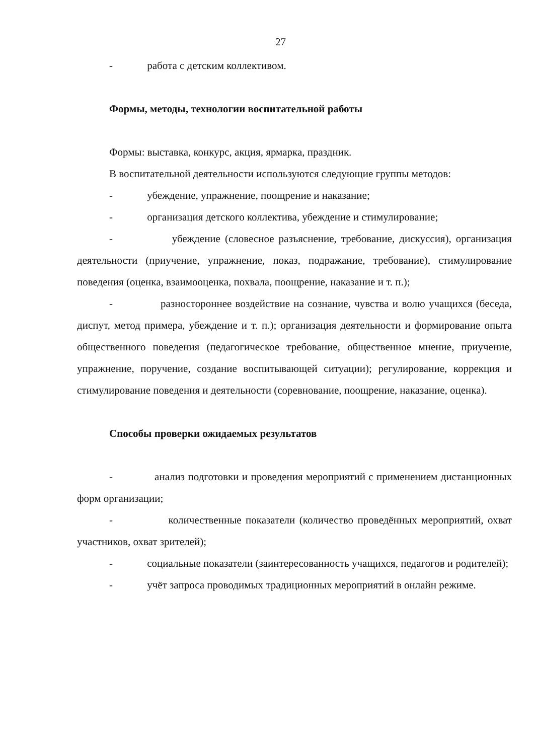27
- работа с детским коллективом.
Формы, методы, технологии воспитательной работы
Формы: выставка, конкурс, акция, ярмарка, праздник.
В воспитательной деятельности используются следующие группы методов:
- убеждение, упражнение, поощрение и наказание;
- организация детского коллектива, убеждение и стимулирование;
- убеждение (словесное разъяснение, требование, дискуссия), организация деятельности (приучение, упражнение, показ, подражание, требование), стимулирование поведения (оценка, взаимооценка, похвала, поощрение, наказание и т. п.);
- разностороннее воздействие на сознание, чувства и волю учащихся (беседа, диспут, метод примера, убеждение и т. п.); организация деятельности и формирование опыта общественного поведения (педагогическое требование, общественное мнение, приучение, упражнение, поручение, создание воспитывающей ситуации); регулирование, коррекция и стимулирование поведения и деятельности (соревнование, поощрение, наказание, оценка).
Способы проверки ожидаемых результатов
- анализ подготовки и проведения мероприятий с применением дистанционных форм организации;
- количественные показатели (количество проведённых мероприятий, охват участников, охват зрителей);
- социальные показатели (заинтересованность учащихся, педагогов и родителей);
- учёт запроса проводимых традиционных мероприятий в онлайн режиме.